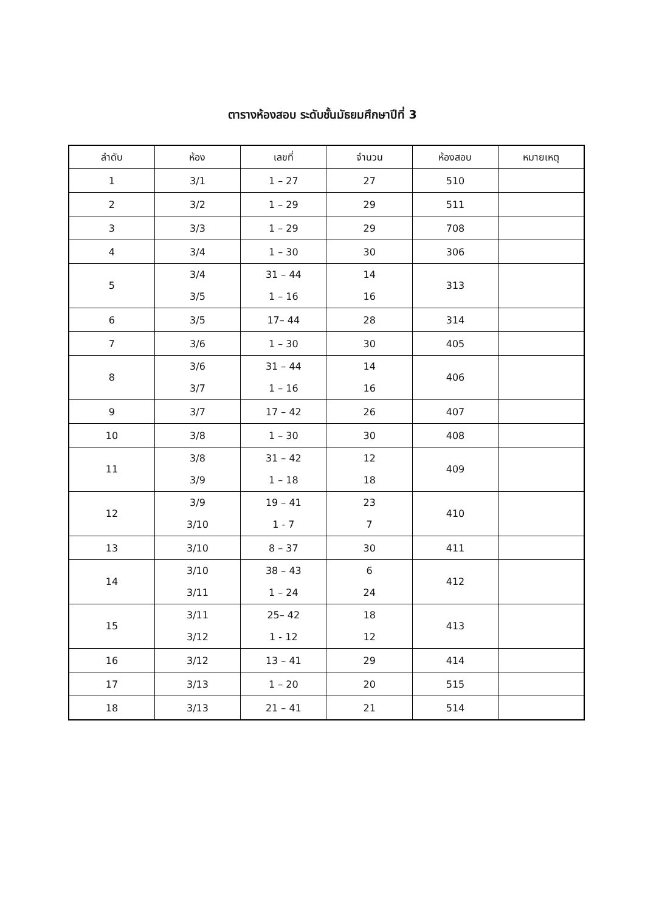ตารางห้องสอบ ระดับชั้นมัธยมศึกษาปีที่ 3
| ลำดับ | ห้อง | เลขที่ | จำนวน | ห้องสอบ | หมายเหตุ |
| --- | --- | --- | --- | --- | --- |
| 1 | 3/1 | 1 – 27 | 27 | 510 | |
| 2 | 3/2 | 1 – 29 | 29 | 511 | |
| 3 | 3/3 | 1 – 29 | 29 | 708 | |
| 4 | 3/4 | 1 – 30 | 30 | 306 | |
| 5 | 3/4 3/5 | 31 – 44 1 – 16 | 14 16 | 313 | |
| 6 | 3/5 | 17– 44 | 28 | 314 | |
| 7 | 3/6 | 1 – 30 | 30 | 405 | |
| 8 | 3/6 3/7 | 31 – 44 1 – 16 | 14 16 | 406 | |
| 9 | 3/7 | 17 – 42 | 26 | 407 | |
| 10 | 3/8 | 1 – 30 | 30 | 408 | |
| 11 | 3/8 3/9 | 31 – 42 1 – 18 | 12 18 | 409 | |
| 12 | 3/9 3/10 | 19 – 41 1 - 7 | 23 7 | 410 | |
| 13 | 3/10 | 8 – 37 | 30 | 411 | |
| 14 | 3/10 3/11 | 38 – 43 1 – 24 | 6 24 | 412 | |
| 15 | 3/11 3/12 | 25– 42 1 - 12 | 18 12 | 413 | |
| 16 | 3/12 | 13 – 41 | 29 | 414 | |
| 17 | 3/13 | 1 – 20 | 20 | 515 | |
| 18 | 3/13 | 21 – 41 | 21 | 514 | |